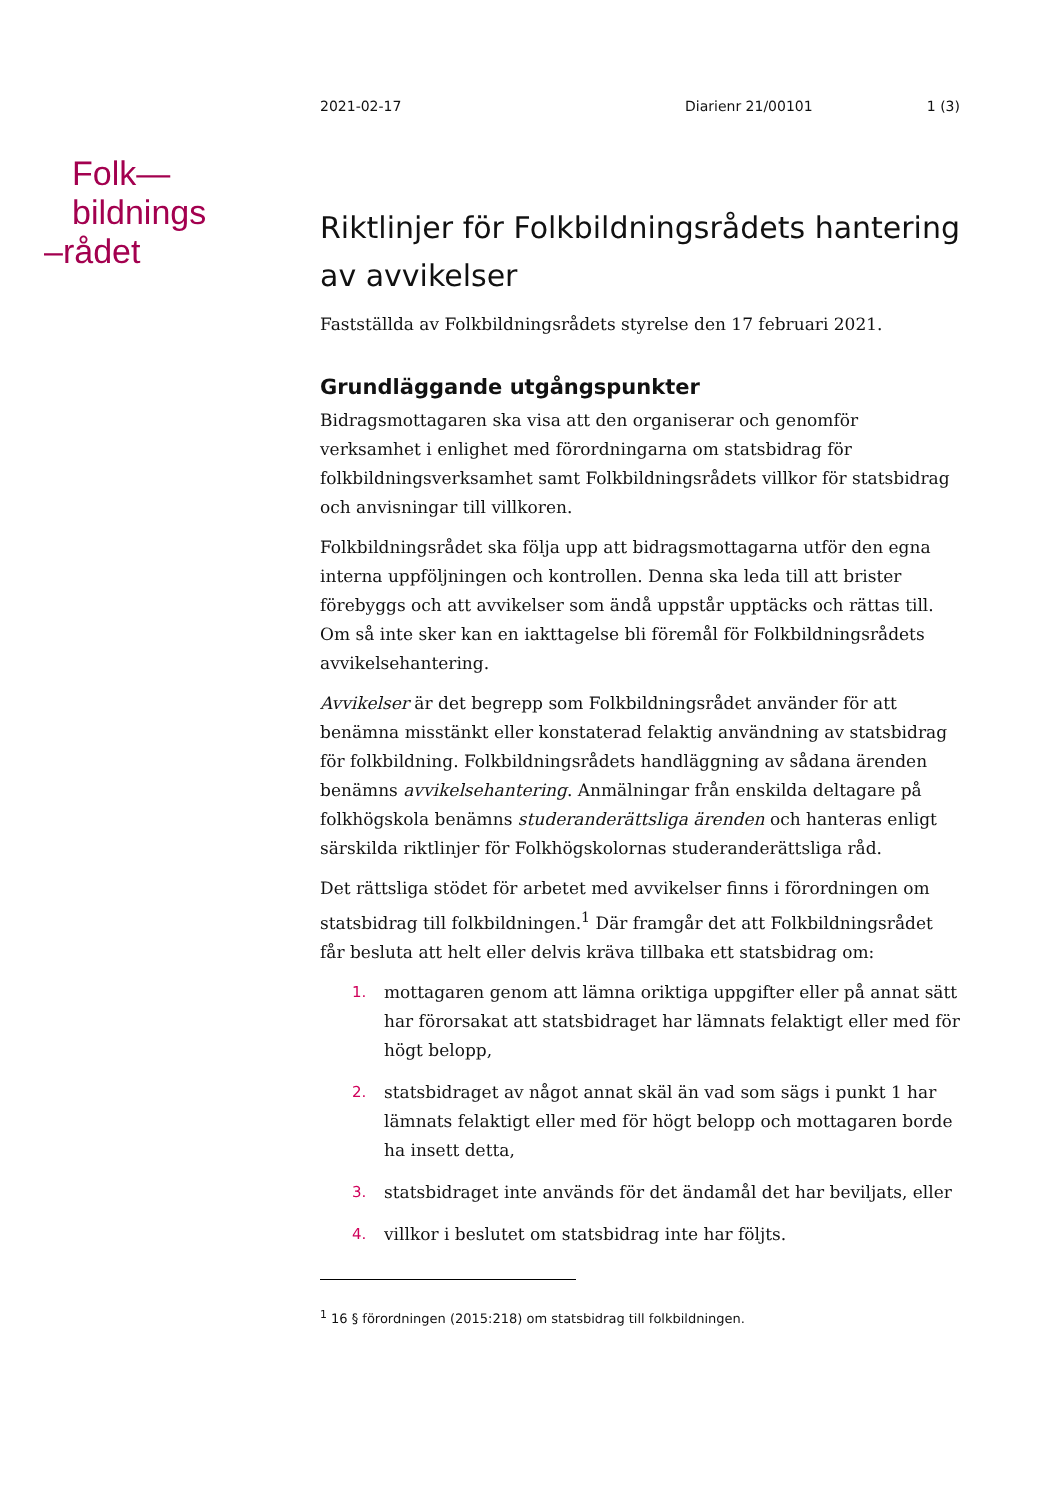2021-02-17 Diarienr 21/00101 1 (3)
Folk—
bildnings
–rådet
Riktlinjer för Folkbildningsrådets hantering av avvikelser
Fastställda av Folkbildningsrådets styrelse den 17 februari 2021.
Grundläggande utgångspunkter
Bidragsmottagaren ska visa att den organiserar och genomför verksamhet i enlighet med förordningarna om statsbidrag för folkbildningsverksamhet samt Folkbildningsrådets villkor för statsbidrag och anvisningar till villkoren.
Folkbildningsrådet ska följa upp att bidragsmottagarna utför den egna interna uppföljningen och kontrollen. Denna ska leda till att brister förebyggs och att avvikelser som ändå uppstår upptäcks och rättas till. Om så inte sker kan en iakttagelse bli föremål för Folkbildningsrådets avvikelsehantering.
Avvikelser är det begrepp som Folkbildningsrådet använder för att benämna misstänkt eller konstaterad felaktig användning av statsbidrag för folkbildning. Folkbildningsrådets handläggning av sådana ärenden benämns avvikelsehantering. Anmälningar från enskilda deltagare på folkhögskola benämns studeranderättsliga ärenden och hanteras enligt särskilda riktlinjer för Folkhögskolornas studeranderättsliga råd.
Det rättsliga stödet för arbetet med avvikelser finns i förordningen om statsbidrag till folkbildningen.<sup>1</sup> Där framgår det att Folkbildningsrådet får besluta att helt eller delvis kräva tillbaka ett statsbidrag om:
1. mottagaren genom att lämna oriktiga uppgifter eller på annat sätt har förorsakat att statsbidraget har lämnats felaktigt eller med för högt belopp,
2. statsbidraget av något annat skäl än vad som sägs i punkt 1 har lämnats felaktigt eller med för högt belopp och mottagaren borde ha insett detta,
3. statsbidraget inte används för det ändamål det har beviljats, eller
4. villkor i beslutet om statsbidrag inte har följts.
<sup>1</sup> 16 § förordningen (2015:218) om statsbidrag till folkbildningen.